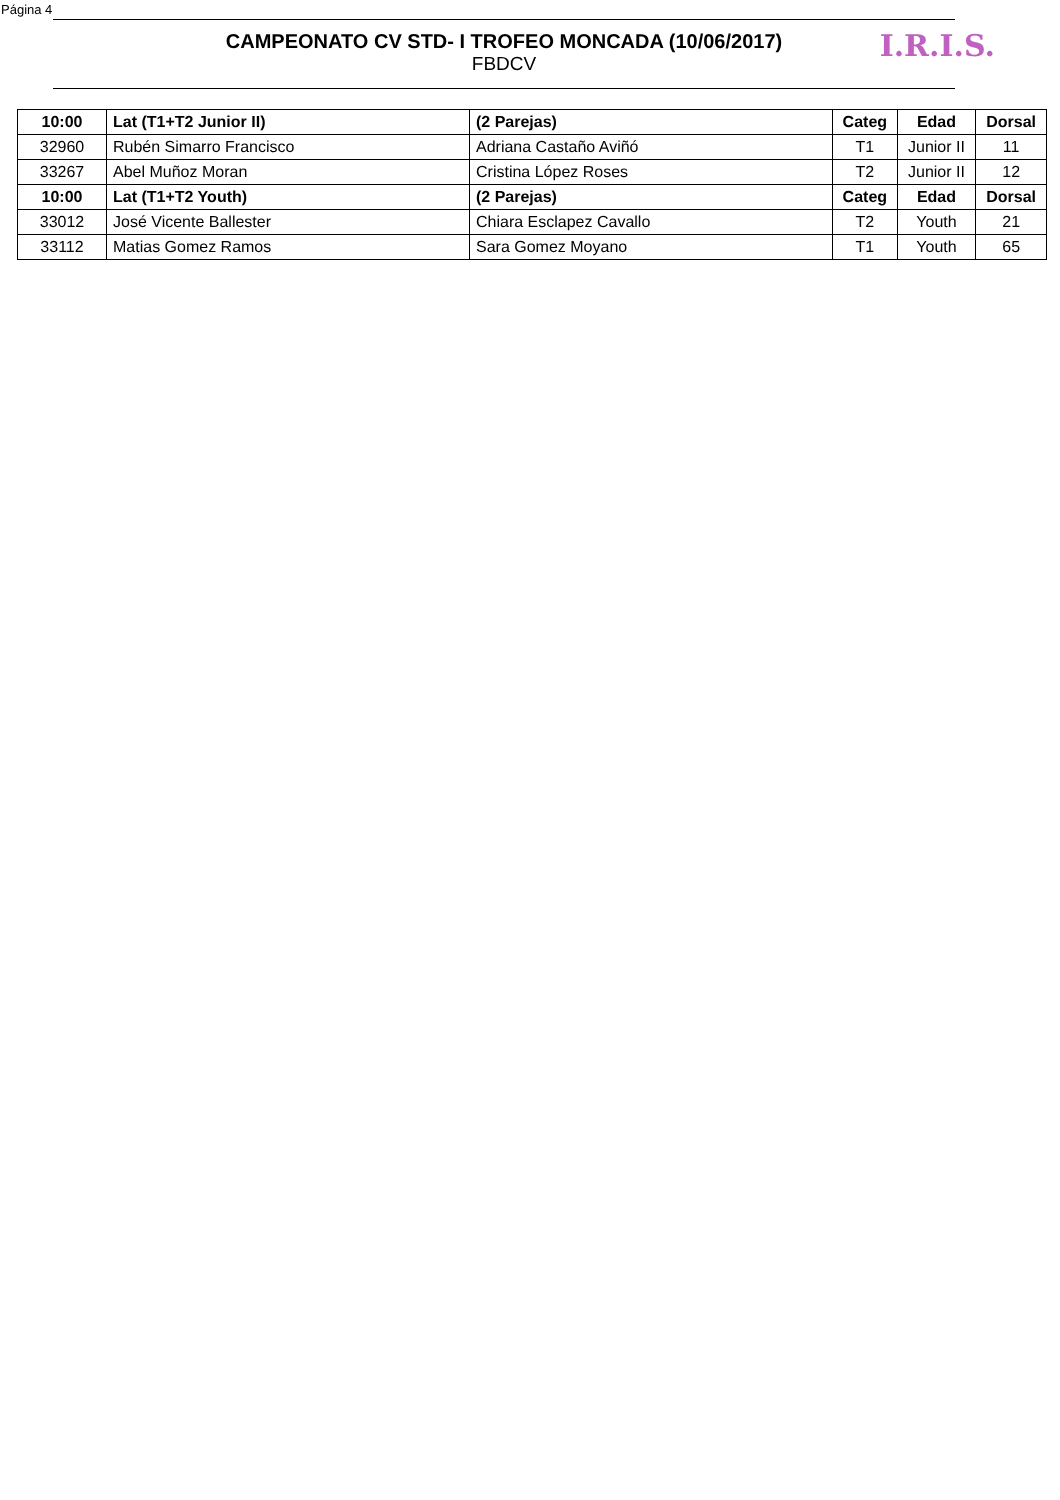Página 4
CAMPEONATO CV STD- I TROFEO MONCADA (10/06/2017)
FBDCV
I.R.I.S.
| 10:00 | Lat (T1+T2 Junior II) | (2 Parejas) | Categ | Edad | Dorsal |
| --- | --- | --- | --- | --- | --- |
| 32960 | Rubén Simarro Francisco | Adriana Castaño Aviñó | T1 | Junior II | 11 |
| 33267 | Abel Muñoz Moran | Cristina López Roses | T2 | Junior II | 12 |
| 10:00 | Lat (T1+T2 Youth) | (2 Parejas) | Categ | Edad | Dorsal |
| 33012 | José Vicente Ballester | Chiara Esclapez Cavallo | T2 | Youth | 21 |
| 33112 | Matias Gomez Ramos | Sara Gomez Moyano | T1 | Youth | 65 |